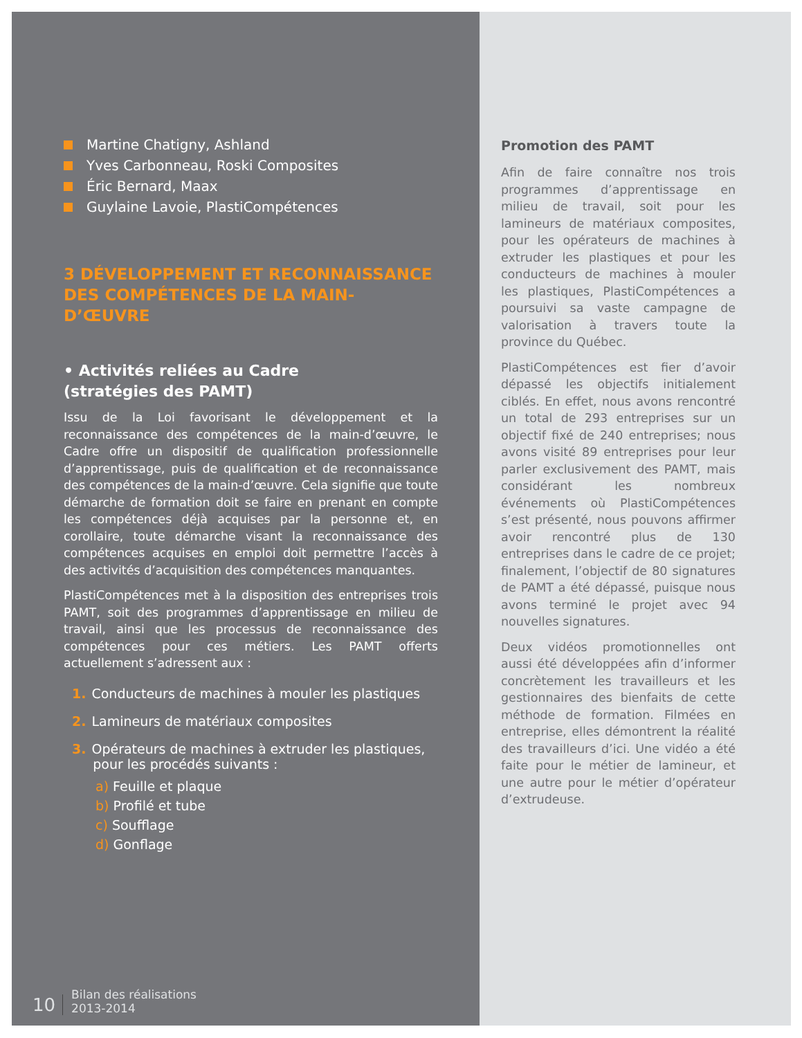Martine Chatigny, Ashland
Yves Carbonneau, Roski Composites
Éric Bernard, Maax
Guylaine Lavoie, PlastiCompétences
3 DÉVELOPPEMENT ET RECONNAISSANCE DES COMPÉTENCES DE LA MAIN-D’ŒUVRE
• Activités reliées au Cadre
(stratégies des PAMT)
Issu de la Loi favorisant le développement et la reconnaissance des compétences de la main-d’œuvre, le Cadre offre un dispositif de qualification professionnelle d’apprentissage, puis de qualification et de reconnaissance des compétences de la main-d’œuvre. Cela signifie que toute démarche de formation doit se faire en prenant en compte les compétences déjà acquises par la personne et, en corollaire, toute démarche visant la reconnaissance des compétences acquises en emploi doit permettre l’accès à des activités d’acquisition des compétences manquantes.
PlastiCompétences met à la disposition des entreprises trois PAMT, soit des programmes d’apprentissage en milieu de travail, ainsi que les processus de reconnaissance des compétences pour ces métiers. Les PAMT offerts actuellement s’adressent aux :
1. Conducteurs de machines à mouler les plastiques
2. Lamineurs de matériaux composites
3. Opérateurs de machines à extruder les plastiques,
pour les procédés suivants :
a) Feuille et plaque
b) Profilé et tube
c) Soufflage
d) Gonflage
10 Bilan des réalisations
2013-2014
Promotion des PAMT
Afin de faire connaître nos trois programmes d’apprentissage en milieu de travail, soit pour les lamineurs de matériaux composites, pour les opérateurs de machines à extruder les plastiques et pour les conducteurs de machines à mouler les plastiques, PlastiCompétences a poursuivi sa vaste campagne de valorisation à travers toute la province du Québec.
PlastiCompétences est fier d’avoir dépassé les objectifs initialement ciblés. En effet, nous avons rencontré un total de 293 entreprises sur un objectif fixé de 240 entreprises; nous avons visité 89 entreprises pour leur parler exclusivement des PAMT, mais considérant les nombreux événements où PlastiCompétences s’est présenté, nous pouvons affirmer avoir rencontré plus de 130 entreprises dans le cadre de ce projet; finalement, l’objectif de 80 signatures de PAMT a été dépassé, puisque nous avons terminé le projet avec 94 nouvelles signatures.
Deux vidéos promotionnelles ont aussi été développées afin d’informer concrètement les travailleurs et les gestionnaires des bienfaits de cette méthode de formation. Filmées en entreprise, elles démontrent la réalité des travailleurs d’ici. Une vidéo a été faite pour le métier de lamineur, et une autre pour le métier d’opérateur d’extrudeuse.